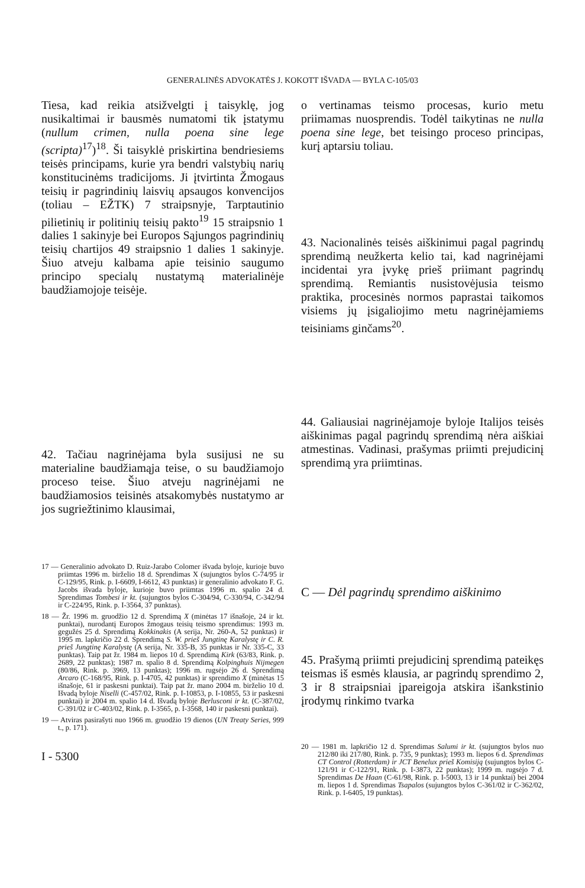GENERALINĖS ADVOKATĖS J. KOKOTT IŠVADA — BYLA C-105/03
Tiesa, kad reikia atsižvelgti į taisyklę, jog nusikaltimai ir bausmės numatomi tik įstatymu (nullum crimen, nulla poena sine lege (scripta)<sup>17</sup>)<sup>18</sup>. Ši taisyklė priskirtina bendriesiems teisės principams, kurie yra bendri valstybių narių konstitucinėms tradicijoms. Ji įtvirtinta Žmogaus teisių ir pagrindinių laisvių apsaugos konvencijos (toliau – EŽTK) 7 straipsnyje, Tarptautinio pilietinių ir politinių teisių pakto<sup>19</sup> 15 straipsnio 1 dalies 1 sakinyje bei Europos Sąjungos pagrindinių teisių chartijos 49 straipsnio 1 dalies 1 sakinyje. Šiuo atveju kalbama apie teisinio saugumo principo specialų nustatymą materialinėje baudžiamojoje teisėje.
42. Tačiau nagrinėjama byla susijusi ne su materialine baudžiamąja teise, o su baudžiamojo proceso teise. Šiuo atveju nagrinėjami ne baudžiamosios teisinės atsakomybės nustatymo ar jos sugriežtinimo klausimai,
17 — Generalinio advokato D. Ruiz-Jarabo Colomer išvada byloje, kurioje buvo priimtas 1996 m. birželio 18 d. Sprendimas X (sujungtos bylos C-74/95 ir C-129/95, Rink. p. I-6609, I-6612, 43 punktas) ir generalinio advokato F. G. Jacobs išvada byloje, kurioje buvo priimtas 1996 m. spalio 24 d. Sprendimas Tombesi ir kt. (sujungtos bylos C-304/94, C-330/94, C-342/94 ir C-224/95, Rink. p. I-3564, 37 punktas).
18 — Žr. 1996 m. gruodžio 12 d. Sprendimą X (minėtas 17 išnašoje, 24 ir kt. punktai), nurodantį Europos žmogaus teisių teismo sprendimus: 1993 m. gegužės 25 d. Sprendimą Kokkinakis (A serija, Nr. 260-A, 52 punktas) ir 1995 m. lapkričio 22 d. Sprendimą S. W. prieš Jungtinę Karalystę ir C. R. prieš Jungtinę Karalystę (A serija, Nr. 335-B, 35 punktas ir Nr. 335-C, 33 punktas). Taip pat žr. 1984 m. liepos 10 d. Sprendimą Kirk (63/83, Rink. p. 2689, 22 punktas); 1987 m. spalio 8 d. Sprendimą Kolpinghuis Nijmegen (80/86, Rink. p. 3969, 13 punktas); 1996 m. rugsėjo 26 d. Sprendimą Arcaro (C-168/95, Rink. p. I-4705, 42 punktas) ir sprendimo X (minėtas 15 išnašoje, 61 ir paskesni punktai). Taip pat žr. mano 2004 m. birželio 10 d. Išvadą byloje Niselli (C-457/02, Rink. p. I-10853, p. I-10855, 53 ir paskesni punktai) ir 2004 m. spalio 14 d. Išvadą byloje Berlusconi ir kt. (C-387/02, C-391/02 ir C-403/02, Rink. p. I-3565, p. I-3568, 140 ir paskesni punktai).
19 — Atviras pasirašyti nuo 1966 m. gruodžio 19 dienos (UN Treaty Series, 999 t., p. 171).
I - 5300
o vertinamas teismo procesas, kurio metu priimamas nuosprendis. Todėl taikytinas ne nulla poena sine lege, bet teisingo proceso principas, kurį aptarsiu toliau.
43. Nacionalinės teisės aiškinimui pagal pagrindų sprendimą neužkerta kelio tai, kad nagrinėjami incidentai yra įvykę prieš priimant pagrindų sprendimą. Remiantis nusistovėjusia teismo praktika, procesinės normos paprastai taikomos visiems jų įsigaliojimo metu nagrinėjamiems teisiniams ginčams<sup>20</sup>.
44. Galiausiai nagrinėjamoje byloje Italijos teisės aiškinimas pagal pagrindų sprendimą nėra aiškiai atmestinas. Vadinasi, prašymas priimti prejudicinį sprendimą yra priimtinas.
C — Dėl pagrindų sprendimo aiškinimo
45. Prašymą priimti prejudicinį sprendimą pateikęs teismas iš esmės klausia, ar pagrindų sprendimo 2, 3 ir 8 straipsniai įpareigoja atskira išankstinio įrodymų rinkimo tvarka
20 — 1981 m. lapkričio 12 d. Sprendimas Salumi ir kt. (sujungtos bylos nuo 212/80 iki 217/80, Rink. p. 735, 9 punktas); 1993 m. liepos 6 d. Sprendimas CT Control (Rotterdam) ir JCT Benelux prieš Komisiją (sujungtos bylos C-121/91 ir C-122/91, Rink. p. I-3873, 22 punktas); 1999 m. rugsėjo 7 d. Sprendimas De Haan (C-61/98, Rink. p. I-5003, 13 ir 14 punktai) bei 2004 m. liepos 1 d. Sprendimas Tsapalos (sujungtos bylos C-361/02 ir C-362/02, Rink. p. I-6405, 19 punktas).